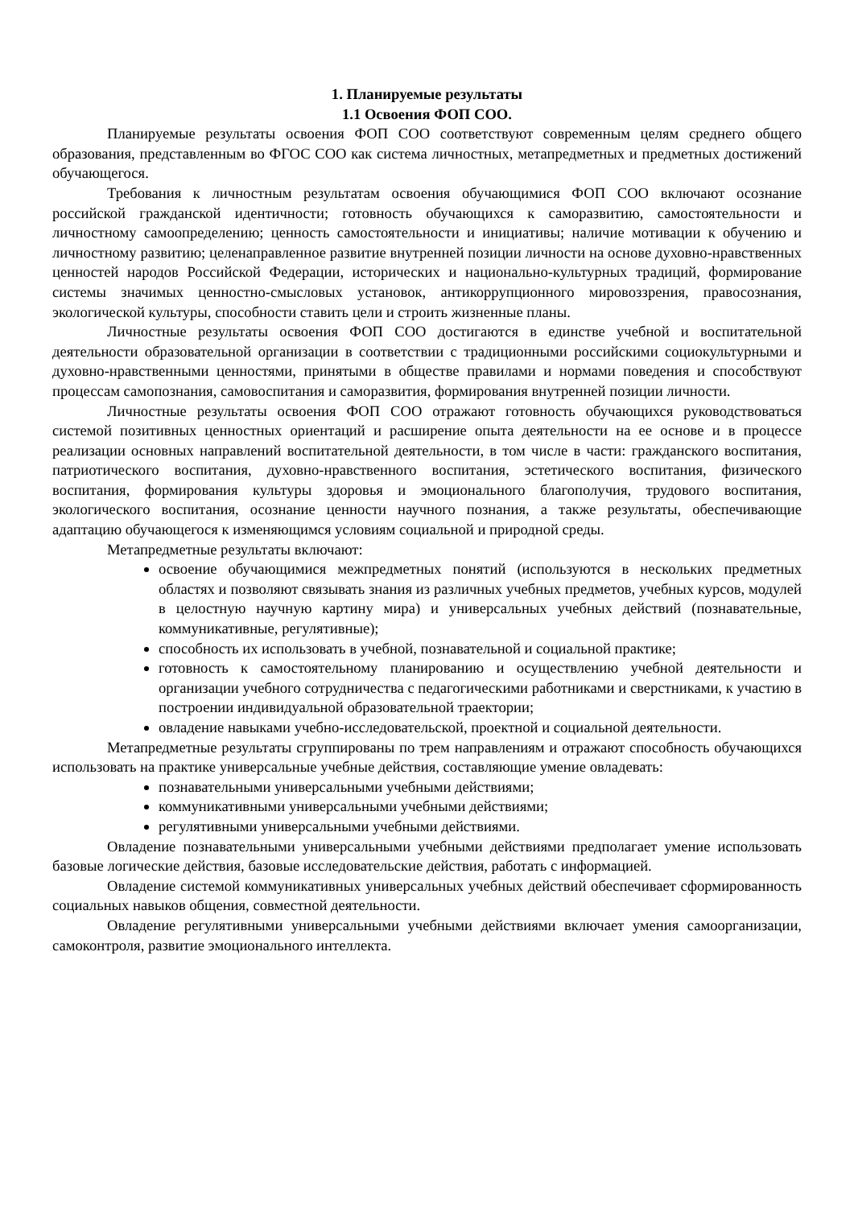1. Планируемые результаты
1.1 Освоения ФОП СОО.
Планируемые результаты освоения ФОП СОО соответствуют современным целям среднего общего образования, представленным во ФГОС СОО как система личностных, метапредметных и предметных достижений обучающегося.
Требования к личностным результатам освоения обучающимися ФОП СОО включают осознание российской гражданской идентичности; готовность обучающихся к саморазвитию, самостоятельности и личностному самоопределению; ценность самостоятельности и инициативы; наличие мотивации к обучению и личностному развитию; целенаправленное развитие внутренней позиции личности на основе духовно-нравственных ценностей народов Российской Федерации, исторических и национально-культурных традиций, формирование системы значимых ценностно-смысловых установок, антикоррупционного мировоззрения, правосознания, экологической культуры, способности ставить цели и строить жизненные планы.
Личностные результаты освоения ФОП СОО достигаются в единстве учебной и воспитательной деятельности образовательной организации в соответствии с традиционными российскими социокультурными и духовно-нравственными ценностями, принятыми в обществе правилами и нормами поведения и способствуют процессам самопознания, самовоспитания и саморазвития, формирования внутренней позиции личности.
Личностные результаты освоения ФОП СОО отражают готовность обучающихся руководствоваться системой позитивных ценностных ориентаций и расширение опыта деятельности на ее основе и в процессе реализации основных направлений воспитательной деятельности, в том числе в части: гражданского воспитания, патриотического воспитания, духовно-нравственного воспитания, эстетического воспитания, физического воспитания, формирования культуры здоровья и эмоционального благополучия, трудового воспитания, экологического воспитания, осознание ценности научного познания, а также результаты, обеспечивающие адаптацию обучающегося к изменяющимся условиям социальной и природной среды.
Метапредметные результаты включают:
освоение обучающимися межпредметных понятий (используются в нескольких предметных областях и позволяют связывать знания из различных учебных предметов, учебных курсов, модулей в целостную научную картину мира) и универсальных учебных действий (познавательные, коммуникативные, регулятивные);
способность их использовать в учебной, познавательной и социальной практике;
готовность к самостоятельному планированию и осуществлению учебной деятельности и организации учебного сотрудничества с педагогическими работниками и сверстниками, к участию в построении индивидуальной образовательной траектории;
овладение навыками учебно-исследовательской, проектной и социальной деятельности.
Метапредметные результаты сгруппированы по трем направлениям и отражают способность обучающихся использовать на практике универсальные учебные действия, составляющие умение овладевать:
познавательными универсальными учебными действиями;
коммуникативными универсальными учебными действиями;
регулятивными универсальными учебными действиями.
Овладение познавательными универсальными учебными действиями предполагает умение использовать базовые логические действия, базовые исследовательские действия, работать с информацией.
Овладение системой коммуникативных универсальных учебных действий обеспечивает сформированность социальных навыков общения, совместной деятельности.
Овладение регулятивными универсальными учебными действиями включает умения самоорганизации, самоконтроля, развитие эмоционального интеллекта.